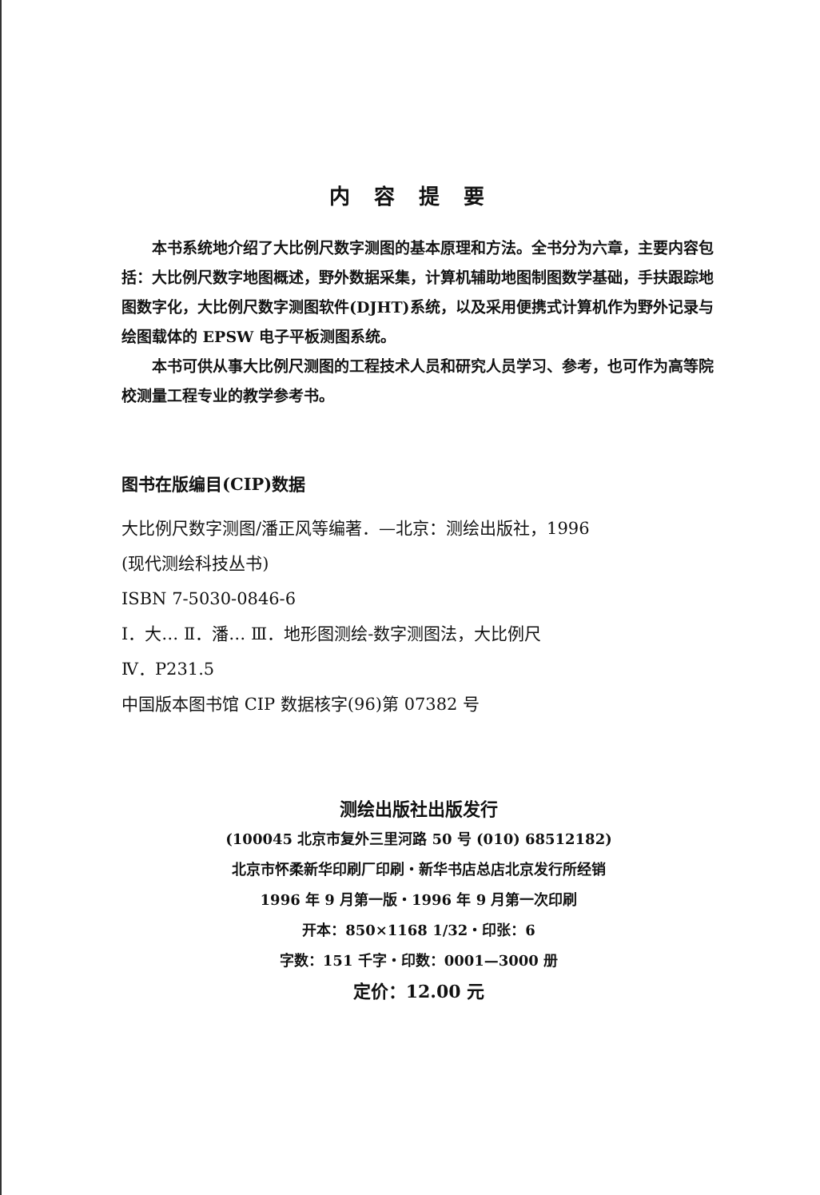内容提要
本书系统地介绍了大比例尺数字测图的基本原理和方法。全书分为六章，主要内容包括：大比例尺数字地图概述，野外数据采集，计算机辅助地图制图数学基础，手扶跟踪地图数字化，大比例尺数字测图软件(DJHT)系统，以及采用便携式计算机作为野外记录与绘图载体的 EPSW 电子平板测图系统。
本书可供从事大比例尺测图的工程技术人员和研究人员学习、参考，也可作为高等院校测量工程专业的教学参考书。
图书在版编目(CIP)数据
大比例尺数字测图/潘正风等编著．—北京：测绘出版社，1996
(现代测绘科技丛书)
ISBN 7-5030-0846-6
Ⅰ．大… Ⅱ．潘… Ⅲ．地形图测绘-数字测图法，大比例尺
Ⅳ．P231.5
中国版本图书馆 CIP 数据核字(96)第 07382 号
测绘出版社出版发行
(100045 北京市复外三里河路 50 号 (010) 68512182)
北京市怀柔新华印刷厂印刷・新华书店总店北京发行所经销
1996 年 9 月第一版・1996 年 9 月第一次印刷
开本：850×1168 1/32・印张：6
字数：151 千字・印数：0001—3000 册
定价：12.00 元